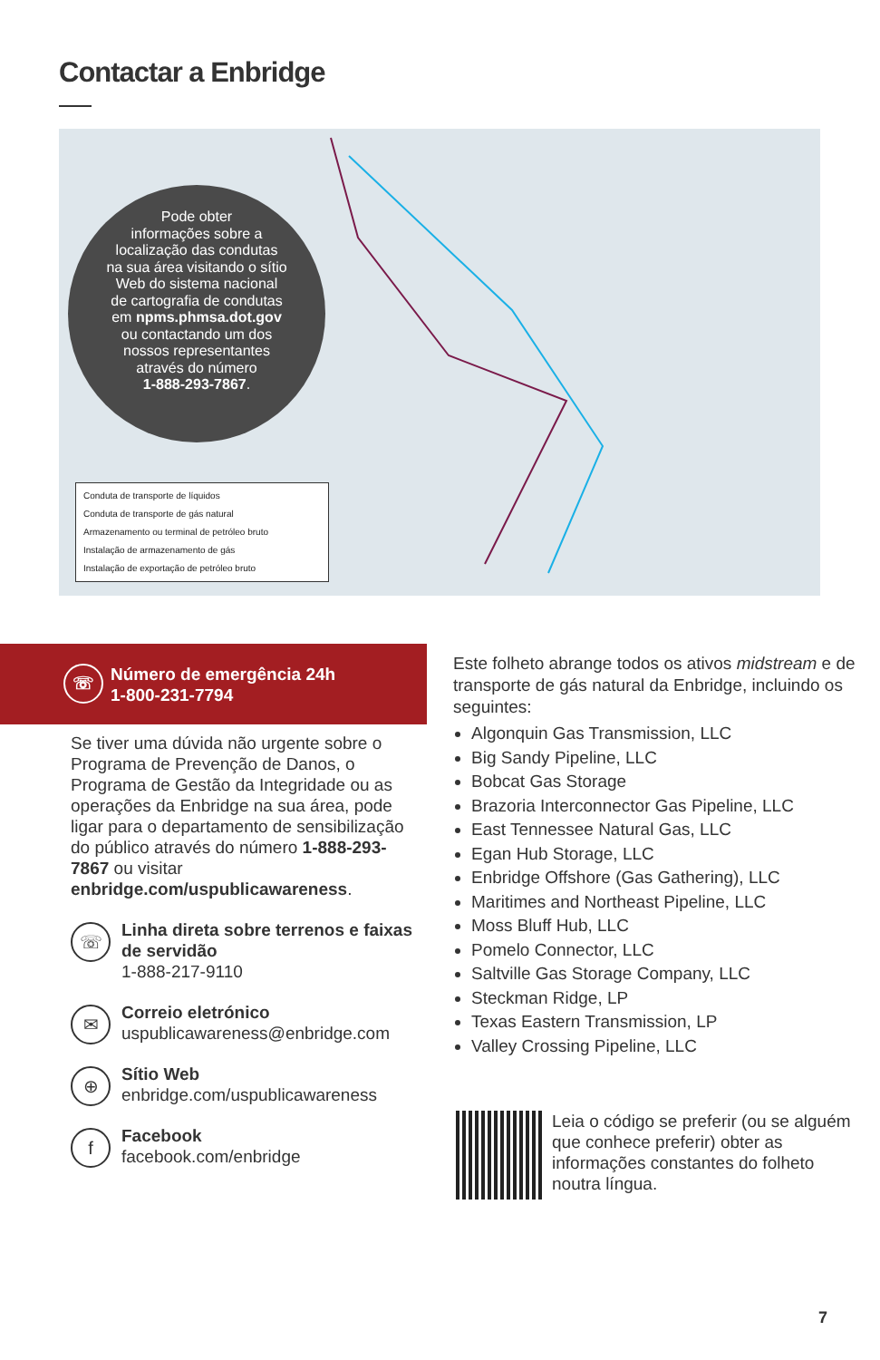Contactar a Enbridge
Pode obter
informações sobre a
localização das condutas
na sua área visitando o sítio
Web do sistema nacional
de cartografia de condutas
em npms.phmsa.dot.gov
ou contactando um dos
nossos representantes
através do número
1-888-293-7867.
Conduta de transporte de líquidos
Conduta de transporte de gás natural
Armazenamento ou terminal de petróleo bruto
Instalação de armazenamento de gás
Instalação de exportação de petróleo bruto
☏ Número de emergência 24h
1-800-231-7794
Se tiver uma dúvida não urgente sobre o Programa de Prevenção de Danos, o Programa de Gestão da Integridade ou as operações da Enbridge na sua área, pode ligar para o departamento de sensibilização do público através do número 1-888-293-7867 ou visitar enbridge.com/uspublicawareness.
☏ Linha direta sobre terrenos e faixas de servidão
1-888-217-9110
✉ Correio eletrónico
uspublicawareness@enbridge.com
⊕ Sítio Web
enbridge.com/uspublicawareness
f Facebook
facebook.com/enbridge
Este folheto abrange todos os ativos midstream e de transporte de gás natural da Enbridge, incluindo os seguintes:
Algonquin Gas Transmission, LLC
Big Sandy Pipeline, LLC
Bobcat Gas Storage
Brazoria Interconnector Gas Pipeline, LLC
East Tennessee Natural Gas, LLC
Egan Hub Storage, LLC
Enbridge Offshore (Gas Gathering), LLC
Maritimes and Northeast Pipeline, LLC
Moss Bluff Hub, LLC
Pomelo Connector, LLC
Saltville Gas Storage Company, LLC
Steckman Ridge, LP
Texas Eastern Transmission, LP
Valley Crossing Pipeline, LLC
Leia o código se preferir (ou se alguém que conhece preferir) obter as informações constantes do folheto noutra língua.
7